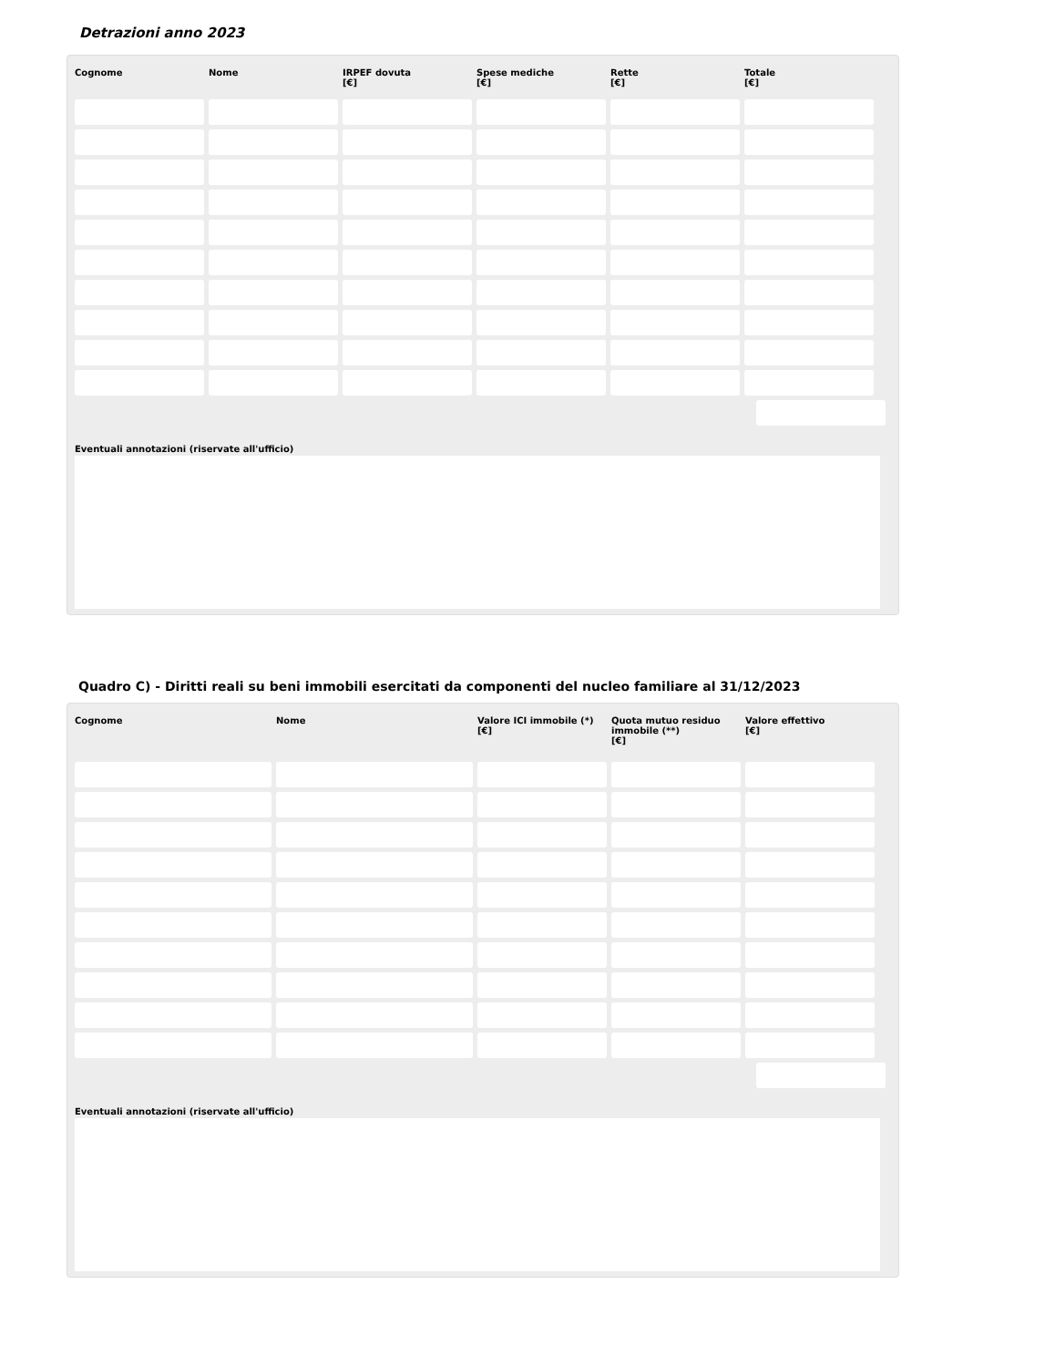Detrazioni anno 2023
| Cognome | Nome | IRPEF dovuta [€] | Spese mediche [€] | Rette [€] | Totale [€] |
| --- | --- | --- | --- | --- | --- |
Eventuali annotazioni (riservate all'ufficio)
Quadro C) - Diritti reali su beni immobili esercitati da componenti del nucleo familiare al 31/12/2023
| Cognome | Nome | Valore ICI immobile (*) [€] | Quota mutuo residuo immobile (**) [€] | Valore effettivo [€] |
| --- | --- | --- | --- | --- |
Eventuali annotazioni (riservate all'ufficio)